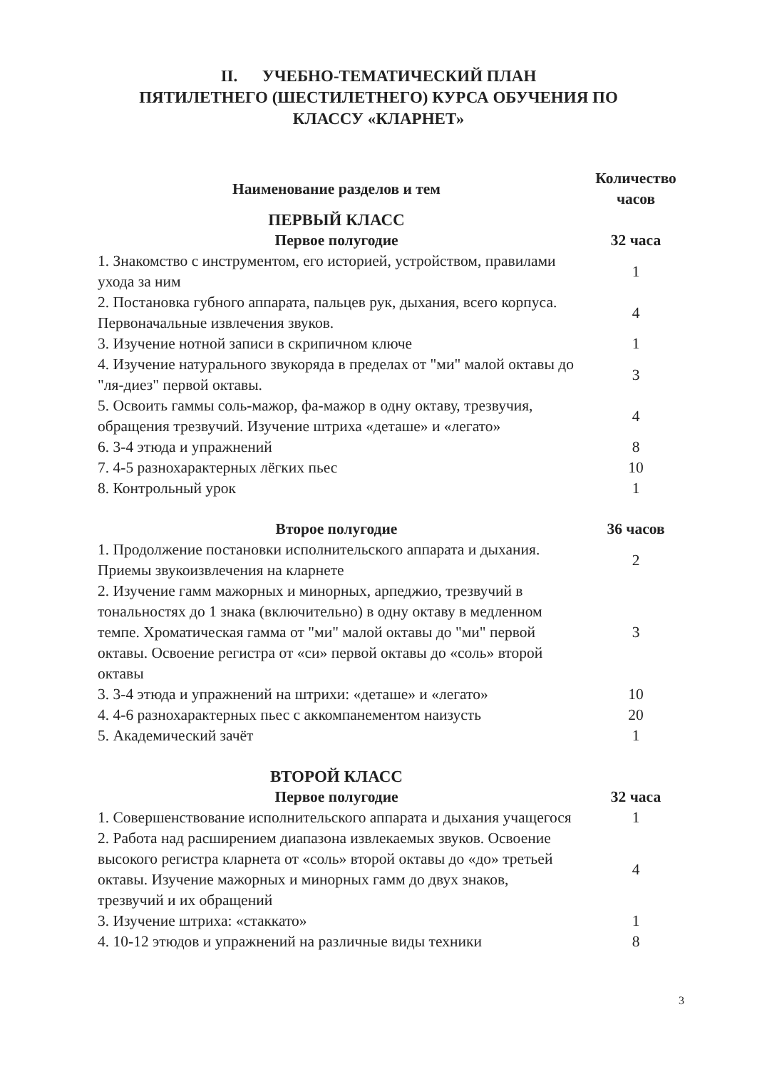II. УЧЕБНО-ТЕМАТИЧЕСКИЙ ПЛАН
ПЯТИЛЕТНЕГО (ШЕСТИЛЕТНЕГО) КУРСА ОБУЧЕНИЯ ПО
КЛАССУ «КЛАРНЕТ»
| Наименование разделов и тем | Количество часов |
| --- | --- |
| ПЕРВЫЙ КЛАСС | |
| Первое полугодие | 32 часа |
| 1. Знакомство с инструментом, его историей, устройством, правилами ухода за ним | 1 |
| 2. Постановка губного аппарата, пальцев рук, дыхания, всего корпуса. Первоначальные извлечения звуков. | 4 |
| 3. Изучение нотной записи в скрипичном ключе | 1 |
| 4. Изучение натурального звукоряда в пределах от "ми" малой октавы до "ля-диез" первой октавы. | 3 |
| 5. Освоить гаммы соль-мажор, фа-мажор в одну октаву, трезвучия, обращения трезвучий. Изучение штриха «деташе» и «легато» | 4 |
| 6. 3-4 этюда и упражнений | 8 |
| 7. 4-5 разнохарактерных лёгких пьес | 10 |
| 8. Контрольный урок | 1 |
| Второе полугодие | 36 часов |
| 1. Продолжение постановки исполнительского аппарата и дыхания. Приемы звукоизвлечения на кларнете | 2 |
| 2. Изучение гамм мажорных и минорных, арпеджио, трезвучий в тональностях до 1 знака (включительно) в одну октаву в медленном темпе. Хроматическая гамма от "ми" малой октавы до "ми" первой октавы. Освоение регистра от «си» первой октавы до «соль» второй октавы | 3 |
| 3. 3-4 этюда и упражнений на штрихи: «деташе» и «легато» | 10 |
| 4. 4-6 разнохарактерных пьес с аккомпанементом наизусть | 20 |
| 5. Академический зачёт | 1 |
| ВТОРОЙ КЛАСС | |
| Первое полугодие | 32 часа |
| 1. Совершенствование исполнительского аппарата и дыхания учащегося | 1 |
| 2. Работа над расширением диапазона извлекаемых звуков. Освоение высокого регистра кларнета от «соль» второй октавы до «до» третьей октавы. Изучение мажорных и минорных гамм до двух знаков, трезвучий и их обращений | 4 |
| 3. Изучение штриха: «стаккато» | 1 |
| 4. 10-12 этюдов и упражнений на различные виды техники | 8 |
3